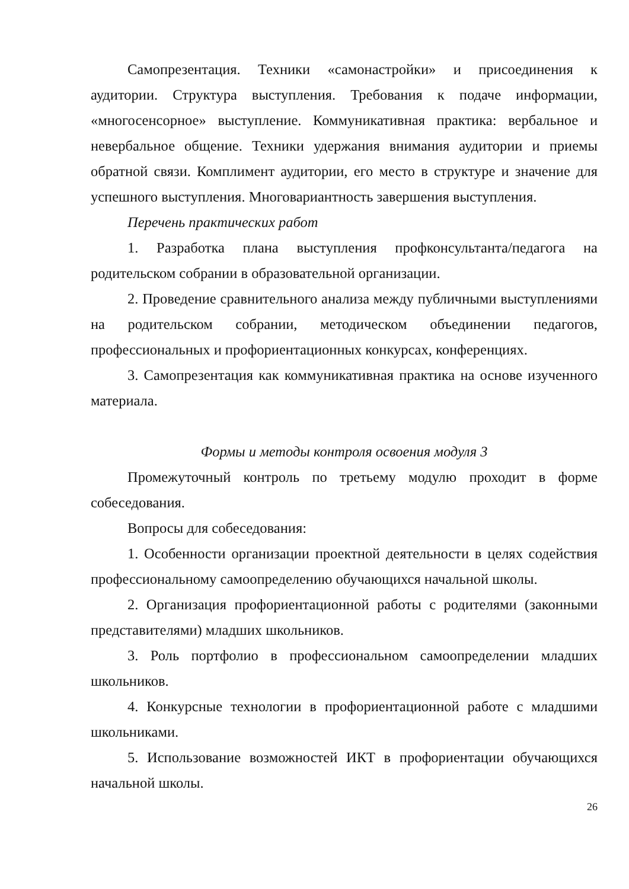Самопрезентация. Техники «самонастройки» и присоединения к аудитории. Структура выступления. Требования к подаче информации, «многосенсорное» выступление. Коммуникативная практика: вербальное и невербальное общение. Техники удержания внимания аудитории и приемы обратной связи. Комплимент аудитории, его место в структуре и значение для успешного выступления. Многовариантность завершения выступления.
Перечень практических работ
1. Разработка плана выступления профконсультанта/педагога на родительском собрании в образовательной организации.
2. Проведение сравнительного анализа между публичными выступлениями на родительском собрании, методическом объединении педагогов, профессиональных и профориентационных конкурсах, конференциях.
3. Самопрезентация как коммуникативная практика на основе изученного материала.
Формы и методы контроля освоения модуля 3
Промежуточный контроль по третьему модулю проходит в форме собеседования.
Вопросы для собеседования:
1. Особенности организации проектной деятельности в целях содействия профессиональному самоопределению обучающихся начальной школы.
2. Организация профориентационной работы с родителями (законными представителями) младших школьников.
3. Роль портфолио в профессиональном самоопределении младших школьников.
4. Конкурсные технологии в профориентационной работе с младшими школьниками.
5. Использование возможностей ИКТ в профориентации обучающихся начальной школы.
26